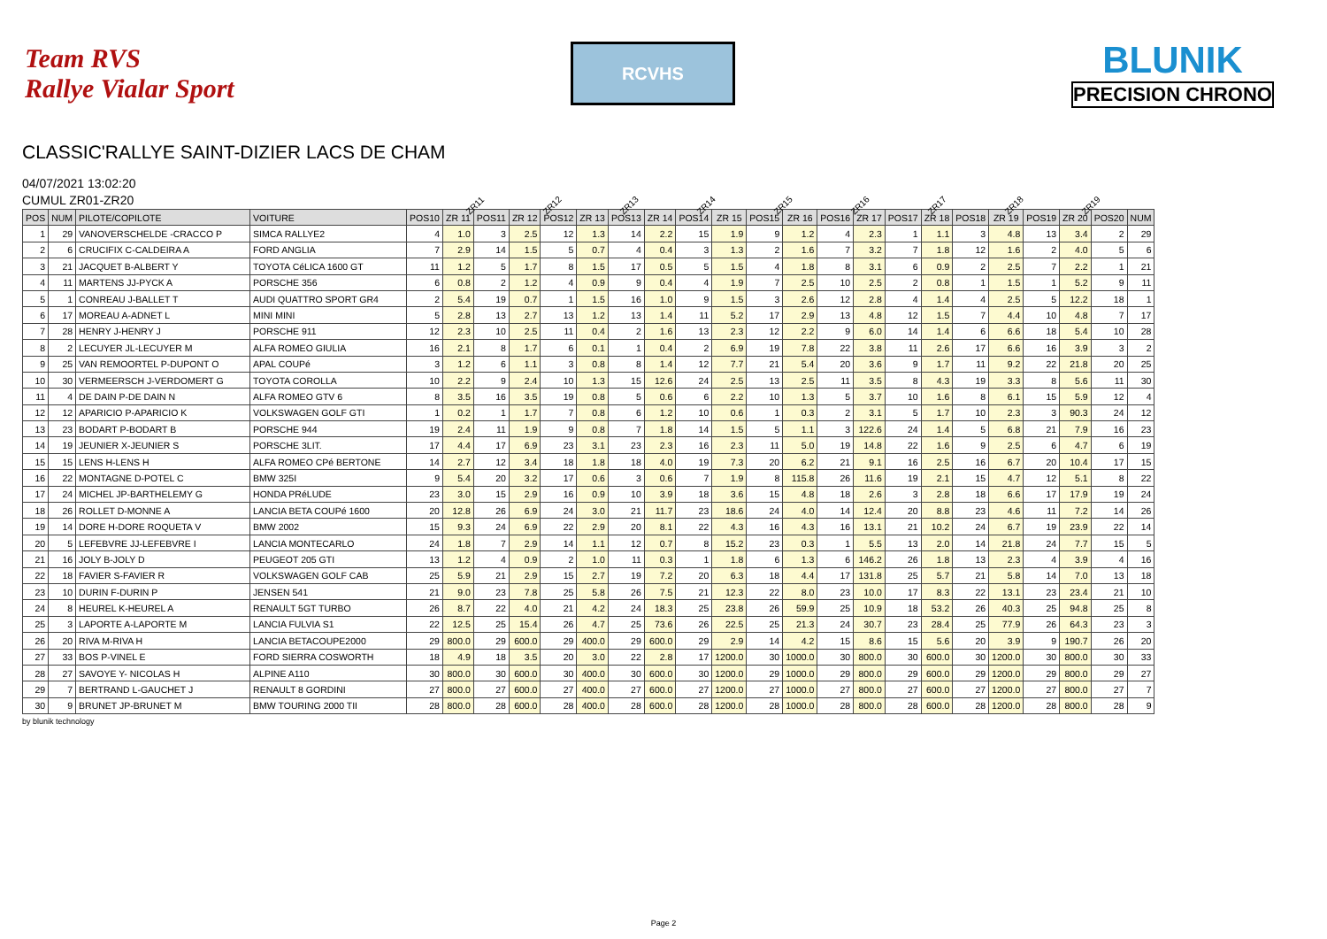Team RVS
Rallye Vialar Sport
RCVHS
BLUNIK
PRECISION CHRONO
CLASSIC'RALLYE SAINT-DIZIER LACS DE CHAM
04/07/2021 13:02:20
CUMUL ZR01-ZR20
ZR11 ZR12 ZR13 ZR14 ZR15 ZR16 ZR17 ZR18 ZR19
| POS | NUM | PILOTE/COPILOTE | VOITURE | POS10 | ZR 11 | POS11 | ZR 12 | POS12 | ZR 13 | POS13 | ZR 14 | POS14 | ZR 15 | POS15 | ZR 16 | POS16 | ZR 17 | POS17 | ZR 18 | POS18 | ZR 19 | POS19 | ZR 20 | POS20 | NUM |
| --- | --- | --- | --- | --- | --- | --- | --- | --- | --- | --- | --- | --- | --- | --- | --- | --- | --- | --- | --- | --- | --- | --- | --- | --- | --- |
| 1 | 29 | VANOVERSCHELDE -CRACCO P | SIMCA RALLYE2 | 4 | 1.0 | 3 | 2.5 | 12 | 1.3 | 14 | 2.2 | 15 | 1.9 | 9 | 1.2 | 4 | 2.3 | 1 | 1.1 | 3 | 4.8 | 13 | 3.4 | 2 | 29 |
| 2 | 6 | CRUCIFIX C-CALDEIRA A | FORD ANGLIA | 7 | 2.9 | 14 | 1.5 | 5 | 0.7 | 4 | 0.4 | 3 | 1.3 | 2 | 1.6 | 7 | 3.2 | 7 | 1.8 | 12 | 1.6 | 2 | 4.0 | 5 | 6 |
| 3 | 21 | JACQUET B-ALBERT Y | TOYOTA CéLICA 1600 GT | 11 | 1.2 | 5 | 1.7 | 8 | 1.5 | 17 | 0.5 | 5 | 1.5 | 4 | 1.8 | 8 | 3.1 | 6 | 0.9 | 2 | 2.5 | 7 | 2.2 | 1 | 21 |
| 4 | 11 | MARTENS JJ-PYCK A | PORSCHE 356 | 6 | 0.8 | 2 | 1.2 | 4 | 0.9 | 9 | 0.4 | 4 | 1.9 | 7 | 2.5 | 10 | 2.5 | 2 | 0.8 | 1 | 1.5 | 1 | 5.2 | 9 | 11 |
| 5 | 1 | CONREAU J-BALLET T | AUDI QUATTRO SPORT GR4 | 2 | 5.4 | 19 | 0.7 | 1 | 1.5 | 16 | 1.0 | 9 | 1.5 | 3 | 2.6 | 12 | 2.8 | 4 | 1.4 | 4 | 2.5 | 5 | 12.2 | 18 | 1 |
| 6 | 17 | MOREAU A-ADNET L | MINI MINI | 5 | 2.8 | 13 | 2.7 | 13 | 1.2 | 13 | 1.4 | 11 | 5.2 | 17 | 2.9 | 13 | 4.8 | 12 | 1.5 | 7 | 4.4 | 10 | 4.8 | 7 | 17 |
| 7 | 28 | HENRY J-HENRY J | PORSCHE 911 | 12 | 2.3 | 10 | 2.5 | 11 | 0.4 | 2 | 1.6 | 13 | 2.3 | 12 | 2.2 | 9 | 6.0 | 14 | 1.4 | 6 | 6.6 | 18 | 5.4 | 10 | 28 |
| 8 | 2 | LECUYER JL-LECUYER M | ALFA ROMEO GIULIA | 16 | 2.1 | 8 | 1.7 | 6 | 0.1 | 1 | 0.4 | 2 | 6.9 | 19 | 7.8 | 22 | 3.8 | 11 | 2.6 | 17 | 6.6 | 16 | 3.9 | 3 | 2 |
| 9 | 25 | VAN REMOORTEL P-DUPONT O | APAL COUPé | 3 | 1.2 | 6 | 1.1 | 3 | 0.8 | 8 | 1.4 | 12 | 7.7 | 21 | 5.4 | 20 | 3.6 | 9 | 1.7 | 11 | 9.2 | 22 | 21.8 | 20 | 25 |
| 10 | 30 | VERMEERSCH J-VERDOMERT G | TOYOTA COROLLA | 10 | 2.2 | 9 | 2.4 | 10 | 1.3 | 15 | 12.6 | 24 | 2.5 | 13 | 2.5 | 11 | 3.5 | 8 | 4.3 | 19 | 3.3 | 8 | 5.6 | 11 | 30 |
| 11 | 4 | DE DAIN P-DE DAIN N | ALFA ROMEO GTV 6 | 8 | 3.5 | 16 | 3.5 | 19 | 0.8 | 5 | 0.6 | 6 | 2.2 | 10 | 1.3 | 5 | 3.7 | 10 | 1.6 | 8 | 6.1 | 15 | 5.9 | 12 | 4 |
| 12 | 12 | APARICIO P-APARICIO K | VOLKSWAGEN GOLF GTI | 1 | 0.2 | 1 | 1.7 | 7 | 0.8 | 6 | 1.2 | 10 | 0.6 | 1 | 0.3 | 2 | 3.1 | 5 | 1.7 | 10 | 2.3 | 3 | 90.3 | 24 | 12 |
| 13 | 23 | BODART P-BODART B | PORSCHE 944 | 19 | 2.4 | 11 | 1.9 | 9 | 0.8 | 7 | 1.8 | 14 | 1.5 | 5 | 1.1 | 3 | 122.6 | 24 | 1.4 | 5 | 6.8 | 21 | 7.9 | 16 | 23 |
| 14 | 19 | JEUNIER X-JEUNIER S | PORSCHE 3LIT. | 17 | 4.4 | 17 | 6.9 | 23 | 3.1 | 23 | 2.3 | 16 | 2.3 | 11 | 5.0 | 19 | 14.8 | 22 | 1.6 | 9 | 2.5 | 6 | 4.7 | 6 | 19 |
| 15 | 15 | LENS H-LENS H | ALFA ROMEO CPé BERTONE | 14 | 2.7 | 12 | 3.4 | 18 | 1.8 | 18 | 4.0 | 19 | 7.3 | 20 | 6.2 | 21 | 9.1 | 16 | 2.5 | 16 | 6.7 | 20 | 10.4 | 17 | 15 |
| 16 | 22 | MONTAGNE D-POTEL C | BMW 325I | 9 | 5.4 | 20 | 3.2 | 17 | 0.6 | 3 | 0.6 | 7 | 1.9 | 8 | 115.8 | 26 | 11.6 | 19 | 2.1 | 15 | 4.7 | 12 | 5.1 | 8 | 22 |
| 17 | 24 | MICHEL JP-BARTHELEMY G | HONDA PRéLUDE | 23 | 3.0 | 15 | 2.9 | 16 | 0.9 | 10 | 3.9 | 18 | 3.6 | 15 | 4.8 | 18 | 2.6 | 3 | 2.8 | 18 | 6.6 | 17 | 17.9 | 19 | 24 |
| 18 | 26 | ROLLET D-MONNE A | LANCIA BETA COUPé 1600 | 20 | 12.8 | 26 | 6.9 | 24 | 3.0 | 21 | 11.7 | 23 | 18.6 | 24 | 4.0 | 14 | 12.4 | 20 | 8.8 | 23 | 4.6 | 11 | 7.2 | 14 | 26 |
| 19 | 14 | DORE H-DORE ROQUETA V | BMW 2002 | 15 | 9.3 | 24 | 6.9 | 22 | 2.9 | 20 | 8.1 | 22 | 4.3 | 16 | 4.3 | 16 | 13.1 | 21 | 10.2 | 24 | 6.7 | 19 | 23.9 | 22 | 14 |
| 20 | 5 | LEFEBVRE JJ-LEFEBVRE I | LANCIA MONTECARLO | 24 | 1.8 | 7 | 2.9 | 14 | 1.1 | 12 | 0.7 | 8 | 15.2 | 23 | 0.3 | 1 | 5.5 | 13 | 2.0 | 14 | 21.8 | 24 | 7.7 | 15 | 5 |
| 21 | 16 | JOLY B-JOLY D | PEUGEOT 205 GTI | 13 | 1.2 | 4 | 0.9 | 2 | 1.0 | 11 | 0.3 | 1 | 1.8 | 6 | 1.3 | 6 | 146.2 | 26 | 1.8 | 13 | 2.3 | 4 | 3.9 | 4 | 16 |
| 22 | 18 | FAVIER S-FAVIER R | VOLKSWAGEN GOLF CAB | 25 | 5.9 | 21 | 2.9 | 15 | 2.7 | 19 | 7.2 | 20 | 6.3 | 18 | 4.4 | 17 | 131.8 | 25 | 5.7 | 21 | 5.8 | 14 | 7.0 | 13 | 18 |
| 23 | 10 | DURIN F-DURIN P | JENSEN 541 | 21 | 9.0 | 23 | 7.8 | 25 | 5.8 | 26 | 7.5 | 21 | 12.3 | 22 | 8.0 | 23 | 10.0 | 17 | 8.3 | 22 | 13.1 | 23 | 23.4 | 21 | 10 |
| 24 | 8 | HEUREL K-HEUREL A | RENAULT 5GT TURBO | 26 | 8.7 | 22 | 4.0 | 21 | 4.2 | 24 | 18.3 | 25 | 23.8 | 26 | 59.9 | 25 | 10.9 | 18 | 53.2 | 26 | 40.3 | 25 | 94.8 | 25 | 8 |
| 25 | 3 | LAPORTE A-LAPORTE M | LANCIA FULVIA S1 | 22 | 12.5 | 25 | 15.4 | 26 | 4.7 | 25 | 73.6 | 26 | 22.5 | 25 | 21.3 | 24 | 30.7 | 23 | 28.4 | 25 | 77.9 | 26 | 64.3 | 23 | 3 |
| 26 | 20 | RIVA M-RIVA H | LANCIA BETACOUPE2000 | 29 | 800.0 | 29 | 600.0 | 29 | 400.0 | 29 | 600.0 | 29 | 2.9 | 14 | 4.2 | 15 | 8.6 | 15 | 5.6 | 20 | 3.9 | 9 | 190.7 | 26 | 20 |
| 27 | 33 | BOS P-VINEL E | FORD SIERRA COSWORTH | 18 | 4.9 | 18 | 3.5 | 20 | 3.0 | 22 | 2.8 | 17 | 1200.0 | 30 | 1000.0 | 30 | 800.0 | 30 | 600.0 | 30 | 1200.0 | 30 | 800.0 | 30 | 33 |
| 28 | 27 | SAVOYE Y- NICOLAS H | ALPINE A110 | 30 | 800.0 | 30 | 600.0 | 30 | 400.0 | 30 | 600.0 | 30 | 1200.0 | 29 | 1000.0 | 29 | 800.0 | 29 | 600.0 | 29 | 1200.0 | 29 | 800.0 | 29 | 27 |
| 29 | 7 | BERTRAND L-GAUCHET J | RENAULT 8 GORDINI | 27 | 800.0 | 27 | 600.0 | 27 | 400.0 | 27 | 600.0 | 27 | 1200.0 | 27 | 1000.0 | 27 | 800.0 | 27 | 600.0 | 27 | 1200.0 | 27 | 800.0 | 27 | 7 |
| 30 | 9 | BRUNET JP-BRUNET M | BMW TOURING 2000 TII | 28 | 800.0 | 28 | 600.0 | 28 | 400.0 | 28 | 600.0 | 28 | 1200.0 | 28 | 1000.0 | 28 | 800.0 | 28 | 600.0 | 28 | 1200.0 | 28 | 800.0 | 28 | 9 |
by blunik technology
Page 2